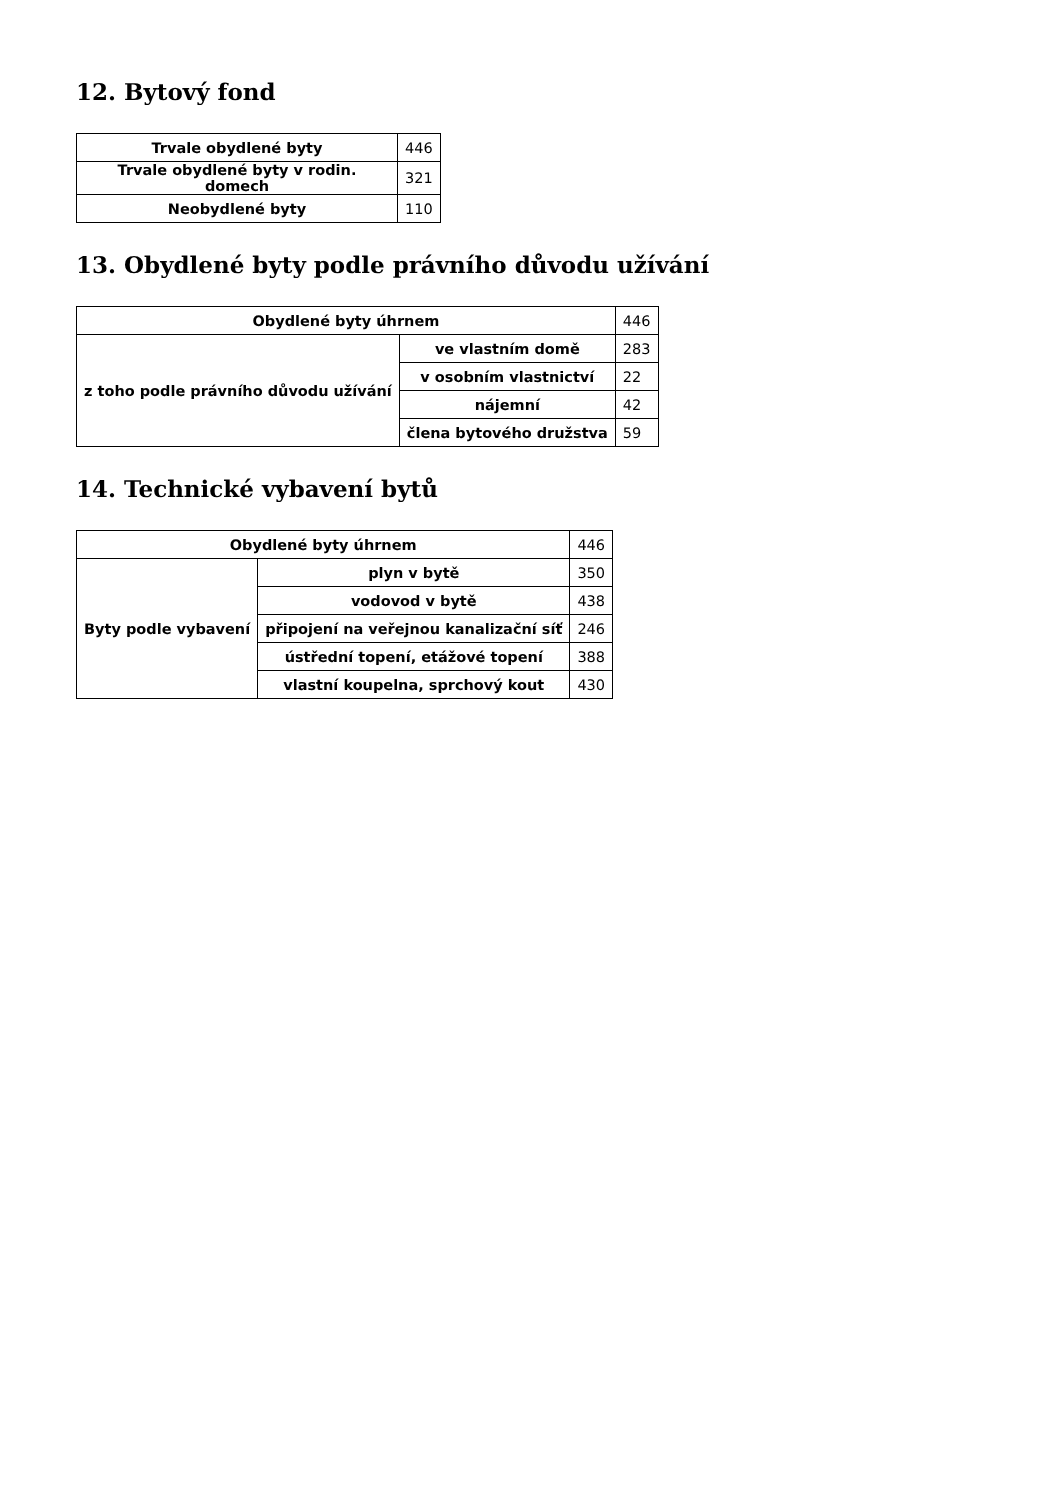12. Bytový fond
| Trvale obydlené byty | 446 |
| Trvale obydlené byty v rodin. domech | 321 |
| Neobydlené byty | 110 |
13. Obydlené byty podle právního důvodu užívání
| Obydlené byty úhrnem | | 446 |
| z toho podle právního důvodu užívání | ve vlastním domě | 283 |
| | v osobním vlastnictví | 22 |
| | nájemní | 42 |
| | člena bytového družstva | 59 |
14. Technické vybavení bytů
| Obydlené byty úhrnem | | 446 |
| Byty podle vybavení | plyn v bytě | 350 |
| | vodovod v bytě | 438 |
| | připojení na veřejnou kanalizační síť | 246 |
| | ústřední topení, etážové topení | 388 |
| | vlastní koupelna, sprchový kout | 430 |